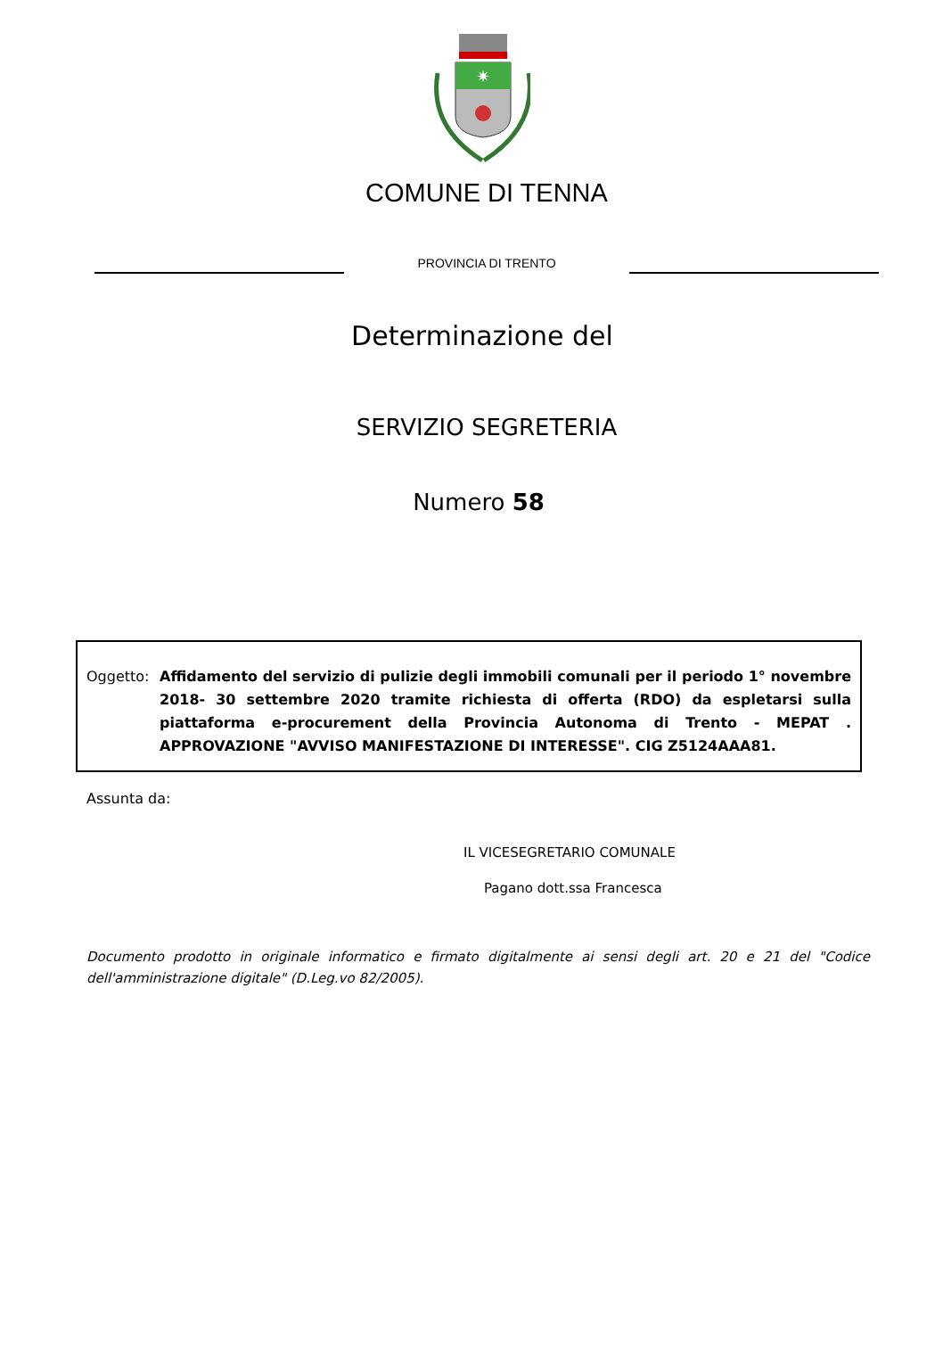✷
COMUNE DI TENNA
PROVINCIA DI TRENTO
Determinazione del
SERVIZIO SEGRETERIA
Numero 58
Oggetto: Affidamento del servizio di pulizie degli immobili comunali per il periodo 1° novembre 2018- 30 settembre 2020 tramite richiesta di offerta (RDO) da espletarsi sulla piattaforma e-procurement della Provincia Autonoma di Trento - MEPAT . APPROVAZIONE "AVVISO MANIFESTAZIONE DI INTERESSE". CIG Z5124AAA81.
Assunta da:
IL VICESEGRETARIO COMUNALE
Pagano dott.ssa Francesca
Documento prodotto in originale informatico e firmato digitalmente ai sensi degli art. 20 e 21 del "Codice dell'amministrazione digitale" (D.Leg.vo 82/2005).